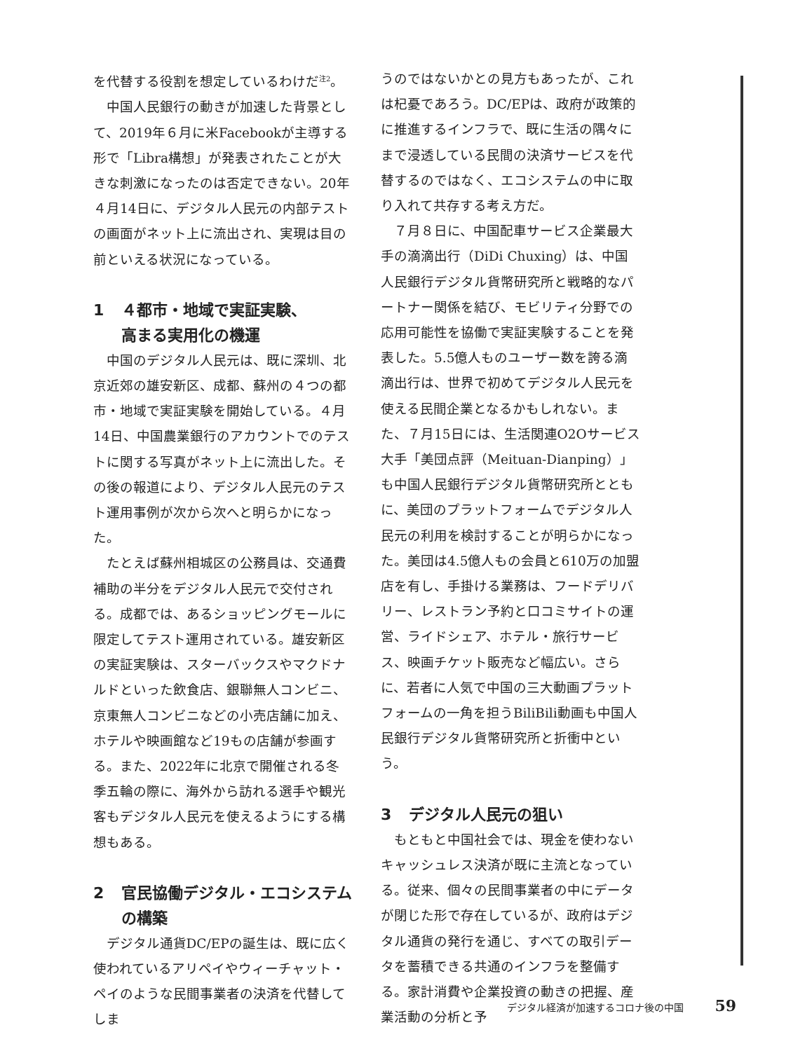を代替する役割を想定しているわけだ<sup>注2</sup>。
中国人民銀行の動きが加速した背景として、2019年６月に米Facebookが主導する形で「Libra構想」が発表されたことが大きな刺激になったのは否定できない。20年４月14日に、デジタル人民元の内部テストの画面がネット上に流出され、実現は目の前といえる状況になっている。
1 ４都市・地域で実証実験、
高まる実用化の機運
中国のデジタル人民元は、既に深圳、北京近郊の雄安新区、成都、蘇州の４つの都市・地域で実証実験を開始している。４月14日、中国農業銀行のアカウントでのテストに関する写真がネット上に流出した。その後の報道により、デジタル人民元のテスト運用事例が次から次へと明らかになった。
たとえば蘇州相城区の公務員は、交通費補助の半分をデジタル人民元で交付される。成都では、あるショッピングモールに限定してテスト運用されている。雄安新区の実証実験は、スターバックスやマクドナルドといった飲食店、銀聯無人コンビニ、京東無人コンビニなどの小売店舗に加え、ホテルや映画館など19もの店舗が参画する。また、2022年に北京で開催される冬季五輪の際に、海外から訪れる選手や観光客もデジタル人民元を使えるようにする構想もある。
2 官民協働デジタル・エコシステム
の構築
デジタル通貨DC/EPの誕生は、既に広く使われているアリペイやウィーチャット・ペイのような民間事業者の決済を代替してしま
うのではないかとの見方もあったが、これは杞憂であろう。DC/EPは、政府が政策的に推進するインフラで、既に生活の隅々にまで浸透している民間の決済サービスを代替するのではなく、エコシステムの中に取り入れて共存する考え方だ。
７月８日に、中国配車サービス企業最大手の滴滴出行（DiDi Chuxing）は、中国人民銀行デジタル貨幣研究所と戦略的なパートナー関係を結び、モビリティ分野での応用可能性を協働で実証実験することを発表した。5.5億人ものユーザー数を誇る滴滴出行は、世界で初めてデジタル人民元を使える民間企業となるかもしれない。また、７月15日には、生活関連O2Oサービス大手「美団点評（Meituan-Dianping）」も中国人民銀行デジタル貨幣研究所とともに、美団のプラットフォームでデジタル人民元の利用を検討することが明らかになった。美団は4.5億人もの会員と610万の加盟店を有し、手掛ける業務は、フードデリバリー、レストラン予約と口コミサイトの運営、ライドシェア、ホテル・旅行サービス、映画チケット販売など幅広い。さらに、若者に人気で中国の三大動画プラットフォームの一角を担うBiliBili動画も中国人民銀行デジタル貨幣研究所と折衝中という。
3 デジタル人民元の狙い
もともと中国社会では、現金を使わないキャッシュレス決済が既に主流となっている。従来、個々の民間事業者の中にデータが閉じた形で存在しているが、政府はデジタル通貨の発行を通じ、すべての取引データを蓄積できる共通のインフラを整備する。家計消費や企業投資の動きの把握、産業活動の分析と予
デジタル経済が加速するコロナ後の中国 59